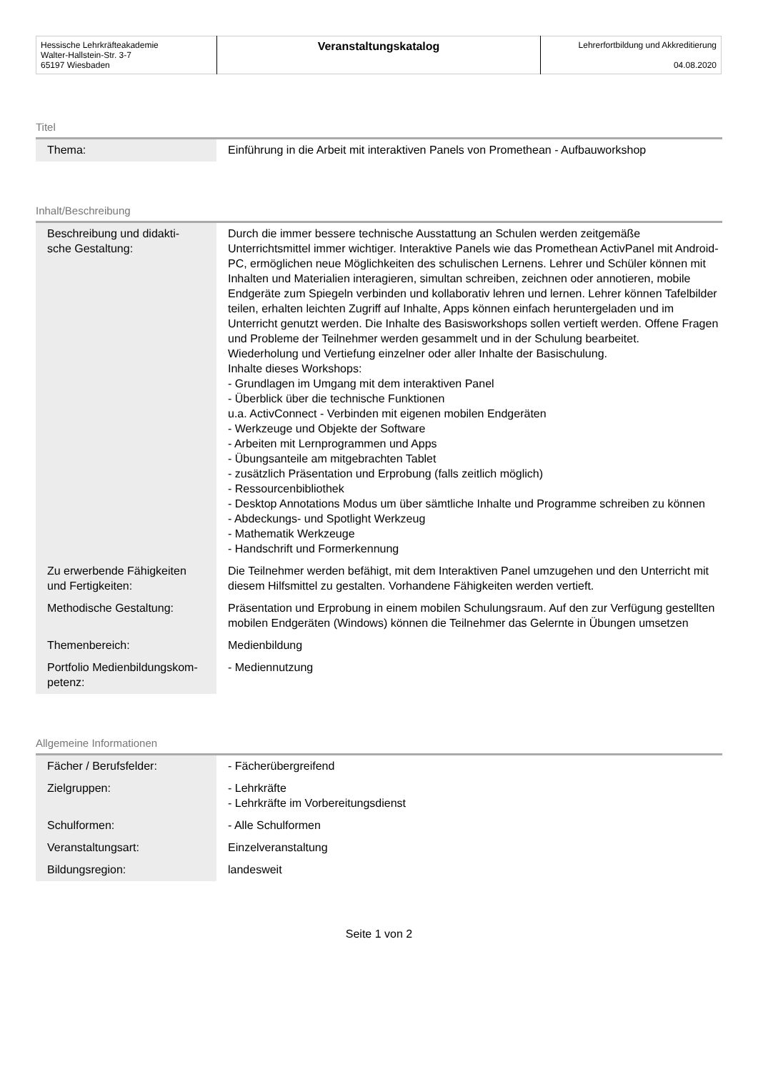| Hessische Lehrkräfteakademie Walter-Hallstein-Str. 3-7 65197 Wiesbaden | Veranstaltungskatalog | Lehrerfortbildung und Akkreditierung 04.08.2020 |
Titel
| Thema: | Einführung in die Arbeit mit interaktiven Panels von Promethean - Aufbauworkshop |
Inhalt/Beschreibung
| Beschreibung und didakti- sche Gestaltung: | Durch die immer bessere technische Ausstattung an Schulen werden zeitgemäße Unterrichtsmittel immer wichtiger. Interaktive Panels wie das Promethean ActivPanel mit Android-PC, ermöglichen neue Möglichkeiten des schulischen Lernens. Lehrer und Schüler können mit Inhalten und Materialien interagieren, simultan schreiben, zeichnen oder annotieren, mobile Endgeräte zum Spiegeln verbinden und kollaborativ lehren und lernen. Lehrer können Tafelbilder teilen, erhalten leichten Zugriff auf Inhalte, Apps können einfach heruntergeladen und im Unterricht genutzt werden. Die Inhalte des Basisworkshops sollen vertieft werden. Offene Fragen und Probleme der Teilnehmer werden gesammelt und in der Schulung bearbeitet. Wiederholung und Vertiefung einzelner oder aller Inhalte der Basischulung. Inhalte dieses Workshops: - Grundlagen im Umgang mit dem interaktiven Panel - Überblick über die technische Funktionen u.a. ActivConnect - Verbinden mit eigenen mobilen Endgeräten - Werkzeuge und Objekte der Software - Arbeiten mit Lernprogrammen und Apps - Übungsanteile am mitgebrachten Tablet - zusätzlich Präsentation und Erprobung (falls zeitlich möglich) - Ressourcenbibliothek - Desktop Annotations Modus um über sämtliche Inhalte und Programme schreiben zu können - Abdeckungs- und Spotlight Werkzeug - Mathematik Werkzeuge - Handschrift und Formerkennung |
| Zu erwerbende Fähigkeiten und Fertigkeiten: | Die Teilnehmer werden befähigt, mit dem Interaktiven Panel umzugehen und den Unterricht mit diesem Hilfsmittel zu gestalten. Vorhandene Fähigkeiten werden vertieft. |
| Methodische Gestaltung: | Präsentation und Erprobung in einem mobilen Schulungsraum. Auf den zur Verfügung gestellten mobilen Endgeräten (Windows) können die Teilnehmer das Gelernte in Übungen umsetzen |
| Themenbereich: | Medienbildung |
| Portfolio Medienbildungskom- petenz: | - Mediennutzung |
Allgemeine Informationen
| Fächer / Berufsfelder: | - Fächerübergreifend |
| Zielgruppen: | - Lehrkräfte - Lehrkräfte im Vorbereitungsdienst |
| Schulformen: | - Alle Schulformen |
| Veranstaltungsart: | Einzelveranstaltung |
| Bildungsregion: | landesweit |
Seite 1 von 2